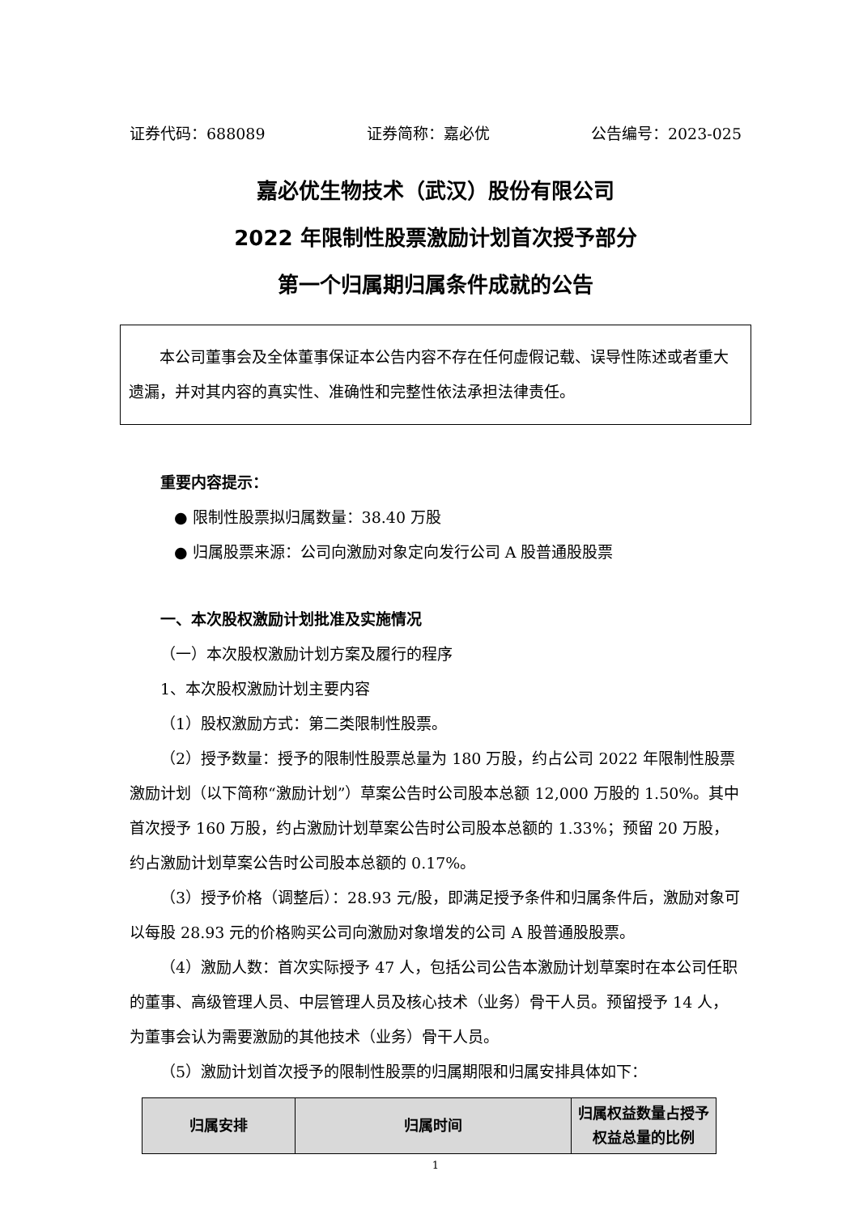证券代码：688089 证券简称：嘉必优 公告编号：2023-025
嘉必优生物技术（武汉）股份有限公司
2022 年限制性股票激励计划首次授予部分
第一个归属期归属条件成就的公告
本公司董事会及全体董事保证本公告内容不存在任何虚假记载、误导性陈述或者重大遗漏，并对其内容的真实性、准确性和完整性依法承担法律责任。
重要内容提示：
● 限制性股票拟归属数量：38.40 万股
● 归属股票来源：公司向激励对象定向发行公司 A 股普通股股票
一、本次股权激励计划批准及实施情况
（一）本次股权激励计划方案及履行的程序
1、本次股权激励计划主要内容
（1）股权激励方式：第二类限制性股票。
（2）授予数量：授予的限制性股票总量为 180 万股，约占公司 2022 年限制性股票激励计划（以下简称“激励计划”）草案公告时公司股本总额 12,000 万股的 1.50%。其中首次授予 160 万股，约占激励计划草案公告时公司股本总额的 1.33%；预留 20 万股，约占激励计划草案公告时公司股本总额的 0.17%。
（3）授予价格（调整后）：28.93 元/股，即满足授予条件和归属条件后，激励对象可以每股 28.93 元的价格购买公司向激励对象增发的公司 A 股普通股股票。
（4）激励人数：首次实际授予 47 人，包括公司公告本激励计划草案时在本公司任职的董事、高级管理人员、中层管理人员及核心技术（业务）骨干人员。预留授予 14 人，为董事会认为需要激励的其他技术（业务）骨干人员。
（5）激励计划首次授予的限制性股票的归属期限和归属安排具体如下：
| 归属安排 | 归属时间 | 归属权益数量占授予权益总量的比例 |
| --- | --- | --- |
1